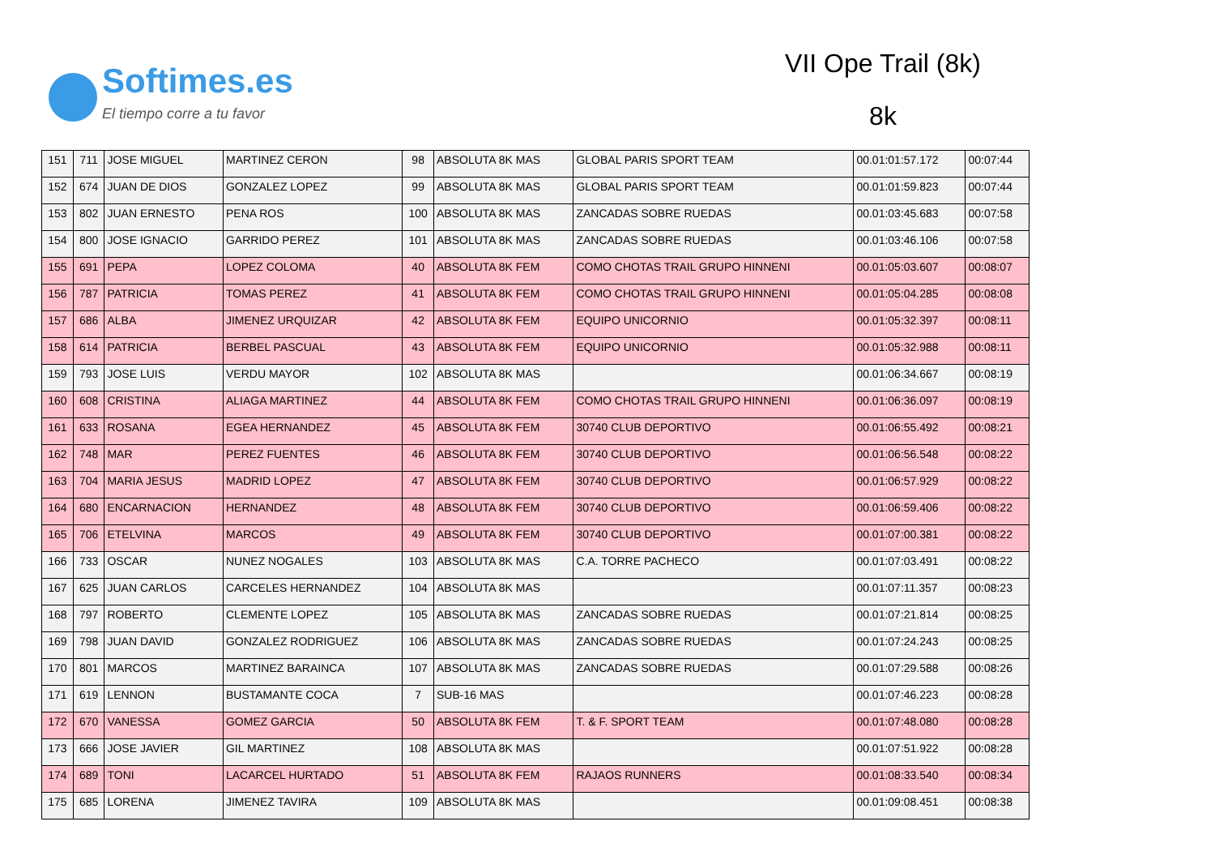Softimes.es
El tiempo corre a tu favor
VII Ope Trail (8k)
8k
| 151 | 711 | JOSE MIGUEL | MARTINEZ CERON | 98 | ABSOLUTA 8K MAS | GLOBAL PARIS SPORT TEAM | 00.01:01:57.172 | 00:07:44 |
| 152 | 674 | JUAN DE DIOS | GONZALEZ LOPEZ | 99 | ABSOLUTA 8K MAS | GLOBAL PARIS SPORT TEAM | 00.01:01:59.823 | 00:07:44 |
| 153 | 802 | JUAN ERNESTO | PENA ROS | 100 | ABSOLUTA 8K MAS | ZANCADAS SOBRE RUEDAS | 00.01:03:45.683 | 00:07:58 |
| 154 | 800 | JOSE IGNACIO | GARRIDO PEREZ | 101 | ABSOLUTA 8K MAS | ZANCADAS SOBRE RUEDAS | 00.01:03:46.106 | 00:07:58 |
| 155 | 691 | PEPA | LOPEZ COLOMA | 40 | ABSOLUTA 8K FEM | COMO CHOTAS TRAIL GRUPO HINNENI | 00.01:05:03.607 | 00:08:07 |
| 156 | 787 | PATRICIA | TOMAS PEREZ | 41 | ABSOLUTA 8K FEM | COMO CHOTAS TRAIL GRUPO HINNENI | 00.01:05:04.285 | 00:08:08 |
| 157 | 686 | ALBA | JIMENEZ URQUIZAR | 42 | ABSOLUTA 8K FEM | EQUIPO UNICORNIO | 00.01:05:32.397 | 00:08:11 |
| 158 | 614 | PATRICIA | BERBEL PASCUAL | 43 | ABSOLUTA 8K FEM | EQUIPO UNICORNIO | 00.01:05:32.988 | 00:08:11 |
| 159 | 793 | JOSE LUIS | VERDU MAYOR | 102 | ABSOLUTA 8K MAS | | 00.01:06:34.667 | 00:08:19 |
| 160 | 608 | CRISTINA | ALIAGA MARTINEZ | 44 | ABSOLUTA 8K FEM | COMO CHOTAS TRAIL GRUPO HINNENI | 00.01:06:36.097 | 00:08:19 |
| 161 | 633 | ROSANA | EGEA HERNANDEZ | 45 | ABSOLUTA 8K FEM | 30740 CLUB DEPORTIVO | 00.01:06:55.492 | 00:08:21 |
| 162 | 748 | MAR | PEREZ FUENTES | 46 | ABSOLUTA 8K FEM | 30740 CLUB DEPORTIVO | 00.01:06:56.548 | 00:08:22 |
| 163 | 704 | MARIA JESUS | MADRID LOPEZ | 47 | ABSOLUTA 8K FEM | 30740 CLUB DEPORTIVO | 00.01:06:57.929 | 00:08:22 |
| 164 | 680 | ENCARNACION | HERNANDEZ | 48 | ABSOLUTA 8K FEM | 30740 CLUB DEPORTIVO | 00.01:06:59.406 | 00:08:22 |
| 165 | 706 | ETELVINA | MARCOS | 49 | ABSOLUTA 8K FEM | 30740 CLUB DEPORTIVO | 00.01:07:00.381 | 00:08:22 |
| 166 | 733 | OSCAR | NUNEZ NOGALES | 103 | ABSOLUTA 8K MAS | C.A. TORRE PACHECO | 00.01:07:03.491 | 00:08:22 |
| 167 | 625 | JUAN CARLOS | CARCELES HERNANDEZ | 104 | ABSOLUTA 8K MAS | | 00.01:07:11.357 | 00:08:23 |
| 168 | 797 | ROBERTO | CLEMENTE LOPEZ | 105 | ABSOLUTA 8K MAS | ZANCADAS SOBRE RUEDAS | 00.01:07:21.814 | 00:08:25 |
| 169 | 798 | JUAN DAVID | GONZALEZ RODRIGUEZ | 106 | ABSOLUTA 8K MAS | ZANCADAS SOBRE RUEDAS | 00.01:07:24.243 | 00:08:25 |
| 170 | 801 | MARCOS | MARTINEZ BARAINCA | 107 | ABSOLUTA 8K MAS | ZANCADAS SOBRE RUEDAS | 00.01:07:29.588 | 00:08:26 |
| 171 | 619 | LENNON | BUSTAMANTE COCA | 7 | SUB-16 MAS | | 00.01:07:46.223 | 00:08:28 |
| 172 | 670 | VANESSA | GOMEZ GARCIA | 50 | ABSOLUTA 8K FEM | T. & F. SPORT TEAM | 00.01:07:48.080 | 00:08:28 |
| 173 | 666 | JOSE JAVIER | GIL MARTINEZ | 108 | ABSOLUTA 8K MAS | | 00.01:07:51.922 | 00:08:28 |
| 174 | 689 | TONI | LACARCEL HURTADO | 51 | ABSOLUTA 8K FEM | RAJAOS RUNNERS | 00.01:08:33.540 | 00:08:34 |
| 175 | 685 | LORENA | JIMENEZ TAVIRA | 109 | ABSOLUTA 8K MAS | | 00.01:09:08.451 | 00:08:38 |